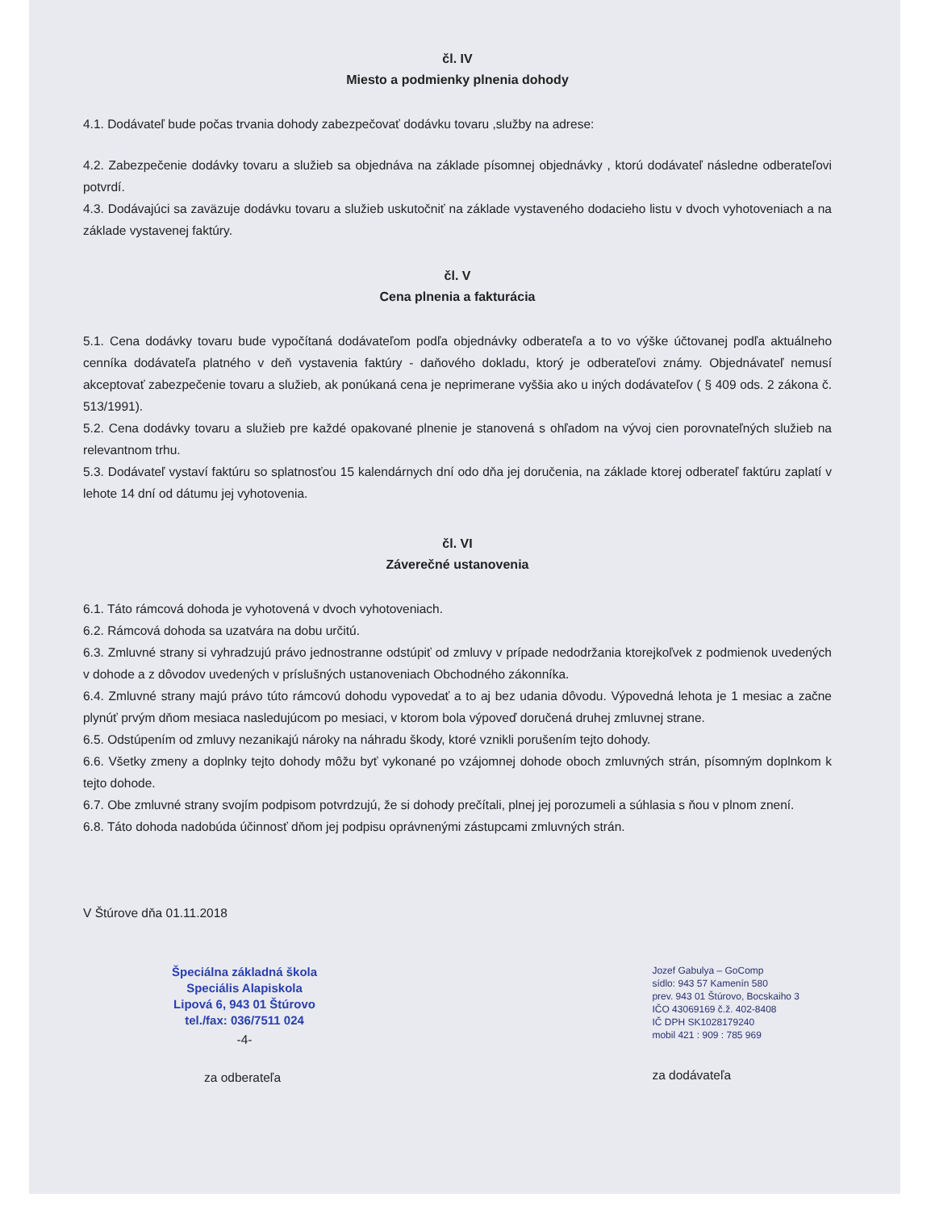čl. IV
Miesto a podmienky plnenia dohody
4.1. Dodávateľ bude počas trvania dohody zabezpečovať dodávku tovaru ,služby na adrese:
4.2. Zabezpečenie dodávky tovaru a služieb sa objednáva na základe písomnej objednávky , ktorú dodávateľ následne odberateľovi potvrdí.
4.3. Dodávajúci sa zaväzuje dodávku tovaru a služieb uskutočniť na základe vystaveného dodacieho listu v dvoch vyhotoveniach a na základe vystavenej faktúry.
čl. V
Cena plnenia a fakturácia
5.1. Cena dodávky tovaru bude vypočítaná dodávateľom podľa objednávky odberateľa a to vo výške účtovanej podľa aktuálneho cenníka dodávateľa platného v deň vystavenia faktúry - daňového dokladu, ktorý je odberateľovi známy. Objednávateľ nemusí akceptovať zabezpečenie tovaru a služieb, ak ponúkaná cena je neprimerane vyššia ako u iných dodávateľov ( § 409 ods. 2 zákona č. 513/1991).
5.2. Cena dodávky tovaru a služieb pre každé opakované plnenie je stanovená s ohľadom na vývoj cien porovnateľných služieb na relevantnom trhu.
5.3. Dodávateľ vystaví faktúru so splatnosťou 15 kalendárnych dní odo dňa jej doručenia, na základe ktorej odberateľ faktúru zaplatí v lehote 14 dní od dátumu jej vyhotovenia.
čl. VI
Záverečné ustanovenia
6.1. Táto rámcová dohoda je vyhotovená v dvoch vyhotoveniach.
6.2. Rámcová dohoda sa uzatvára na dobu určitú.
6.3. Zmluvné strany si vyhradzujú právo jednostranne odstúpiť od zmluvy v prípade nedodržania ktorejkoľvek z podmienok uvedených v dohode a z dôvodov uvedených v príslušných ustanoveniach Obchodného zákonníka.
6.4. Zmluvné strany majú právo túto rámcovú dohodu vypovedať a to aj bez udania dôvodu. Výpovedná lehota je 1 mesiac a začne plynúť prvým dňom mesiaca nasledujúcom po mesiaci, v ktorom bola výpoveď doručená druhej zmluvnej strane.
6.5. Odstúpením od zmluvy nezanikajú nároky na náhradu škody, ktoré vznikli porušením tejto dohody.
6.6. Všetky zmeny a doplnky tejto dohody môžu byť vykonané po vzájomnej dohode oboch zmluvných strán, písomným doplnkom k tejto dohode.
6.7. Obe zmluvné strany svojím podpisom potvrdzujú, že si dohody prečítali, plnej jej porozumeli a súhlasia s ňou v plnom znení.
6.8. Táto dohoda nadobúda účinnosť dňom jej podpisu oprávnenými zástupcami zmluvných strán.
V Štúrove dňa 01.11.2018
Špeciálna základná škola
Speciális Alapiskola
Lipová 6, 943 01 Štúrovo
tel./fax: 036/7511 024
-4-
za odberateľa
Jozef Gabulya – GoComp
sídlo: 943 57 Kamenín 580
prev. 943 01 Štúrovo, Bocskaiho 3
IČO 43069169 č.ž. 402-8408
IČ DPH SK1028179240
mobil 421 : 909 : 785 969
za dodávateľa